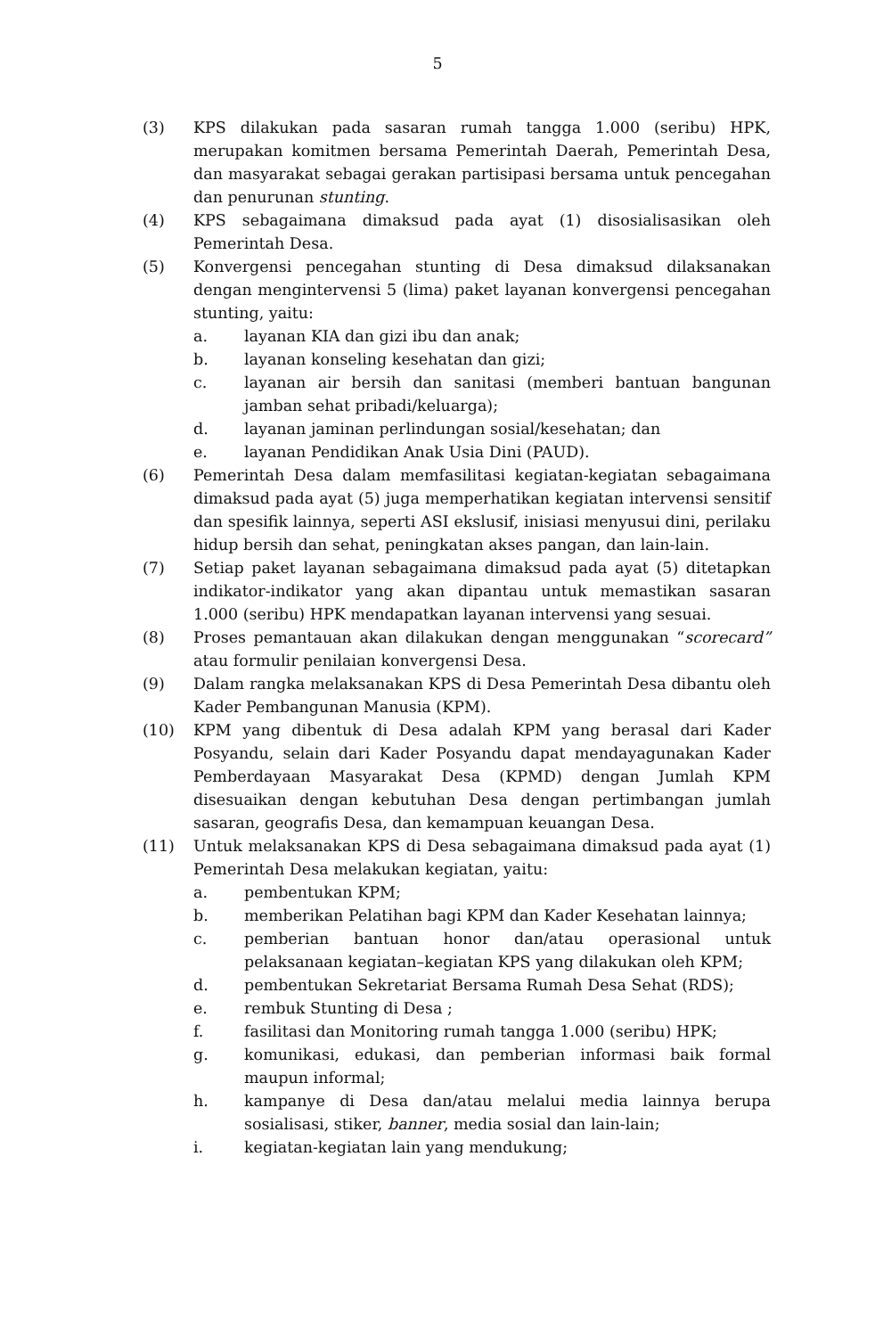5
(3) KPS dilakukan pada sasaran rumah tangga 1.000 (seribu) HPK, merupakan komitmen bersama Pemerintah Daerah, Pemerintah Desa, dan masyarakat sebagai gerakan partisipasi bersama untuk pencegahan dan penurunan stunting.
(4) KPS sebagaimana dimaksud pada ayat (1) disosialisasikan oleh Pemerintah Desa.
(5) Konvergensi pencegahan stunting di Desa dimaksud dilaksanakan dengan mengintervensi 5 (lima) paket layanan konvergensi pencegahan stunting, yaitu:
a. layanan KIA dan gizi ibu dan anak;
b. layanan konseling kesehatan dan gizi;
c. layanan air bersih dan sanitasi (memberi bantuan bangunan jamban sehat pribadi/keluarga);
d. layanan jaminan perlindungan sosial/kesehatan; dan
e. layanan Pendidikan Anak Usia Dini (PAUD).
(6) Pemerintah Desa dalam memfasilitasi kegiatan-kegiatan sebagaimana dimaksud pada ayat (5) juga memperhatikan kegiatan intervensi sensitif dan spesifik lainnya, seperti ASI ekslusif, inisiasi menyusui dini, perilaku hidup bersih dan sehat, peningkatan akses pangan, dan lain-lain.
(7) Setiap paket layanan sebagaimana dimaksud pada ayat (5) ditetapkan indikator-indikator yang akan dipantau untuk memastikan sasaran 1.000 (seribu) HPK mendapatkan layanan intervensi yang sesuai.
(8) Proses pemantauan akan dilakukan dengan menggunakan “scorecard” atau formulir penilaian konvergensi Desa.
(9) Dalam rangka melaksanakan KPS di Desa Pemerintah Desa dibantu oleh Kader Pembangunan Manusia (KPM).
(10) KPM yang dibentuk di Desa adalah KPM yang berasal dari Kader Posyandu, selain dari Kader Posyandu dapat mendayagunakan Kader Pemberdayaan Masyarakat Desa (KPMD) dengan Jumlah KPM disesuaikan dengan kebutuhan Desa dengan pertimbangan jumlah sasaran, geografis Desa, dan kemampuan keuangan Desa.
(11) Untuk melaksanakan KPS di Desa sebagaimana dimaksud pada ayat (1) Pemerintah Desa melakukan kegiatan, yaitu:
a. pembentukan KPM;
b. memberikan Pelatihan bagi KPM dan Kader Kesehatan lainnya;
c. pemberian bantuan honor dan/atau operasional untuk pelaksanaan kegiatan–kegiatan KPS yang dilakukan oleh KPM;
d. pembentukan Sekretariat Bersama Rumah Desa Sehat (RDS);
e. rembuk Stunting di Desa ;
f. fasilitasi dan Monitoring rumah tangga 1.000 (seribu) HPK;
g. komunikasi, edukasi, dan pemberian informasi baik formal maupun informal;
h. kampanye di Desa dan/atau melalui media lainnya berupa sosialisasi, stiker, banner, media sosial dan lain-lain;
i. kegiatan-kegiatan lain yang mendukung;